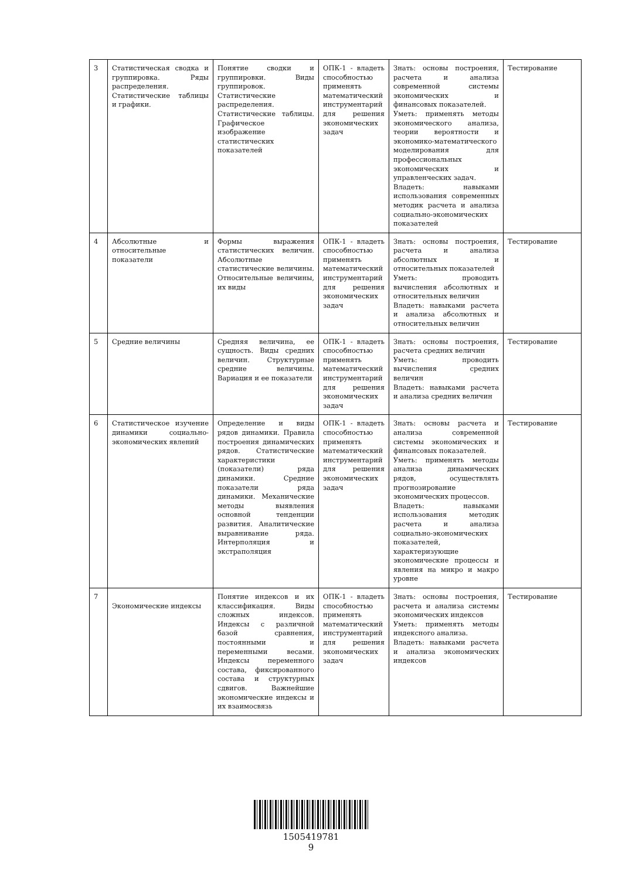| 3 | Статистическая сводка и группировка. Ряды распределения. Статистические таблицы и графики. | Понятие сводки и группировки. Виды группировок. Статистические распределения. Статистические таблицы. Графическое изображение статистических показателей | ОПК-1 - владеть способностью применять математический инструментарий для решения экономических задач | Знать: основы построения, расчета и анализа современной системы экономических и финансовых показателей. Уметь: применять методы экономического анализа, теории вероятности и экономико-математического моделирования для профессиональных экономических и управленческих задач. Владеть: навыками использования современных методик расчета и анализа социально-экономических показателей | Тестирование |
| 4 | Абсолютные и относительные показатели | Формы выражения статистических величин. Абсолютные статистические величины. Относительные величины, их виды | ОПК-1 - владеть способностью применять математический инструментарий для решения экономических задач | Знать: основы построения, расчета и анализа абсолютных и относительных показателей Уметь: проводить вычисления абсолютных и относительных величин Владеть: навыками расчета и анализа абсолютных и относительных величин | Тестирование |
| 5 | Средние величины | Средняя величина, ее сущность. Виды средних величин. Структурные средние величины. Вариация и ее показатели | ОПК-1 - владеть способностью применять математический инструментарий для решения экономических задач | Знать: основы построения, расчета средних величин Уметь: проводить вычисления средних величин Владеть: навыками расчета и анализа средних величин | Тестирование |
| 6 | Статистическое изучение динамики социально-экономических явлений | Определение и виды рядов динамики. Правила построения динамических рядов. Статистические характеристики (показатели) ряда динамики. Средние показатели ряда динамики. Механические методы выявления основной тенденции развития. Аналитические выравнивание ряда. Интерполяция и экстраполяция | ОПК-1 - владеть способностью применять математический инструментарий для решения экономических задач | Знать: основы расчета и анализа современной системы экономических и финансовых показателей. Уметь: применять методы анализа динамических рядов, осуществлять прогнозирование экономических процессов. Владеть: навыками использования методик расчета и анализа социально-экономических показателей, характеризующие экономические процессы и явления на микро и макро уровне | Тестирование |
| 7 | Экономические индексы | Понятие индексов и их классификация. Виды сложных индексов. Индексы с различной базой сравнения, постоянными и переменными весами. Индексы переменного состава, фиксированного состава и структурных сдвигов. Важнейшие экономические индексы и их взаимосвязь | ОПК-1 - владеть способностью применять математический инструментарий для решения экономических задач | Знать: основы построения, расчета и анализа системы экономических индексов Уметь: применять методы индексного анализа. Владеть: навыками расчета и анализа экономических индексов | Тестирование |
1505419781
9